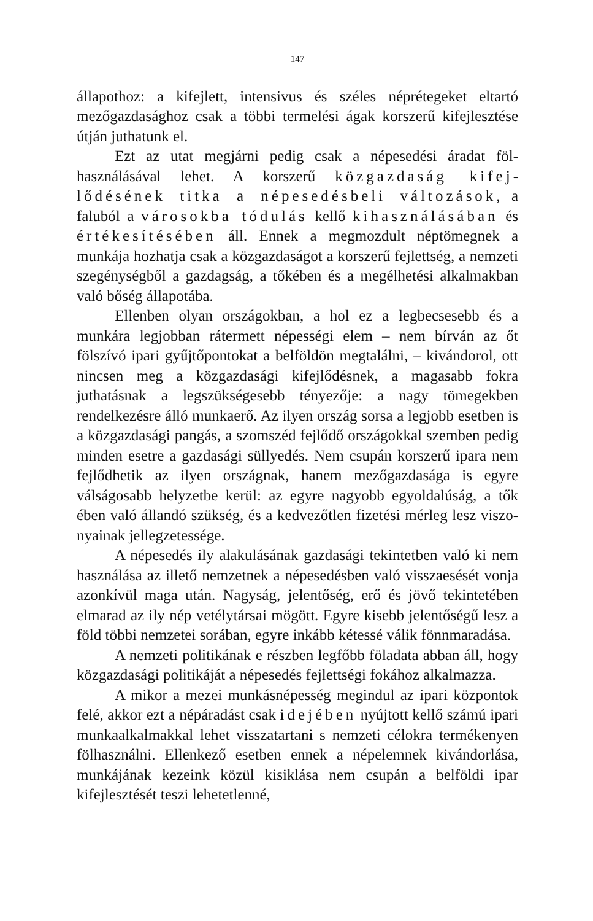147
állapothoz: a kifejlett, intensivus és széles néprétegeket eltartó mezőgazdasághoz csak a többi termelési ágak korszerű kifej­lesztése útján juthatunk el.
Ezt az utat megjárni pedig csak a népesedési áradat föl­használásával lehet. A korszerű közgazdaság kifej­lődésének titka a népesedésbeli változások, a faluból a városokba tódulás kellő kihasználásában és értékesítésében áll. Ennek a megmozdult néptömegnek a munkája hozhatja csak a közgazdaságot a korszerű fejlettség, a nemzeti szegénységből a gazdagság, a tőkében és a megél­hetési alkalmakban való bőség állapotába.
Ellenben olyan országokban, a hol ez a legbecsesebb és a munkára legjobban rátermett népességi elem – nem bírván az őt fölszívó ipari gyűjtőpontokat a belföldön megtalálni, – ki­vándorol, ott nincsen meg a közgazdasági kifejlődésnek, a magasabb fokra juthatásnak a legszükségesebb tényezője: a nagy tömegekben rendelkezésre álló munkaerő. Az ilyen ország sorsa a legjobb esetben is a közgazdasági pangás, a szom­széd fejlődő országokkal szemben pedig minden esetre a gaz­dasági süllyedés. Nem csupán korszerű ipara nem fejlődhetik az ilyen országnak, hanem mezőgazdasága is egyre válságosabb helyzetbe kerül: az egyre nagyobb egyoldalúság, a tők ében való állandó szükség, és a kedvezőtlen fizetési mérleg lesz viszo­nyainak jellegzetessége.
A népesedés ily alakulásának gazdasági tekintetben való ki nem használása az illető nemzetnek a népesedésben való visszaesését vonja azonkívül maga után. Nagyság, jelentőség, erő és jövő tekintetében elmarad az ily nép vetélytársai mögött. Egyre kisebb jelentőségű lesz a föld többi nemzetei sorában, egyre inkább kétessé válik fönnmaradása.
A nemzeti politikának e részben legfőbb föladata abban áll, hogy közgazdasági politikáját a népesedés fejlettségi fokához alkalmazza.
A mikor a mezei munkásnépesség megindul az ipari köz­pontok felé, akkor ezt a népáradást csak idejében nyújtott kellő számú ipari munkaalkalmakkal lehet visszatartani s nem­zeti célokra termékenyen fölhasználni. Ellenkező esetben ennek a népelemnek kivándorlása, munkájának kezeink közül kisik­lása nem csupán a belföldi ipar kifejlesztését teszi lehetetlenné,